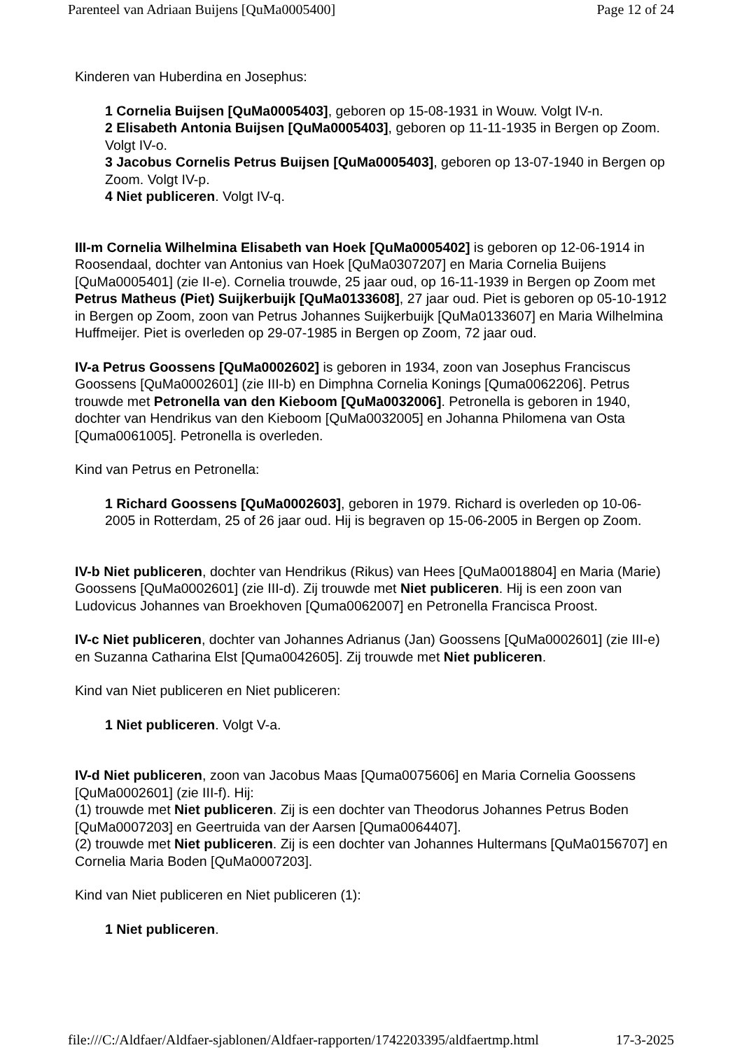Parenteel van Adriaan Buijens [QuMa0005400] Page 12 of 24
Kinderen van Huberdina en Josephus:
1 Cornelia Buijsen [QuMa0005403], geboren op 15-08-1931 in Wouw. Volgt IV-n.
2 Elisabeth Antonia Buijsen [QuMa0005403], geboren op 11-11-1935 in Bergen op Zoom. Volgt IV-o.
3 Jacobus Cornelis Petrus Buijsen [QuMa0005403], geboren op 13-07-1940 in Bergen op Zoom. Volgt IV-p.
4 Niet publiceren. Volgt IV-q.
III-m Cornelia Wilhelmina Elisabeth van Hoek [QuMa0005402] is geboren op 12-06-1914 in Roosendaal, dochter van Antonius van Hoek [QuMa0307207] en Maria Cornelia Buijens [QuMa0005401] (zie II-e). Cornelia trouwde, 25 jaar oud, op 16-11-1939 in Bergen op Zoom met Petrus Matheus (Piet) Suijkerbuijk [QuMa0133608], 27 jaar oud. Piet is geboren op 05-10-1912 in Bergen op Zoom, zoon van Petrus Johannes Suijkerbuijk [QuMa0133607] en Maria Wilhelmina Huffmeijer. Piet is overleden op 29-07-1985 in Bergen op Zoom, 72 jaar oud.
IV-a Petrus Goossens [QuMa0002602] is geboren in 1934, zoon van Josephus Franciscus Goossens [QuMa0002601] (zie III-b) en Dimphna Cornelia Konings [Quma0062206]. Petrus trouwde met Petronella van den Kieboom [QuMa0032006]. Petronella is geboren in 1940, dochter van Hendrikus van den Kieboom [QuMa0032005] en Johanna Philomena van Osta [Quma0061005]. Petronella is overleden.
Kind van Petrus en Petronella:
1 Richard Goossens [QuMa0002603], geboren in 1979. Richard is overleden op 10-06-2005 in Rotterdam, 25 of 26 jaar oud. Hij is begraven op 15-06-2005 in Bergen op Zoom.
IV-b Niet publiceren, dochter van Hendrikus (Rikus) van Hees [QuMa0018804] en Maria (Marie) Goossens [QuMa0002601] (zie III-d). Zij trouwde met Niet publiceren. Hij is een zoon van Ludovicus Johannes van Broekhoven [Quma0062007] en Petronella Francisca Proost.
IV-c Niet publiceren, dochter van Johannes Adrianus (Jan) Goossens [QuMa0002601] (zie III-e) en Suzanna Catharina Elst [Quma0042605]. Zij trouwde met Niet publiceren.
Kind van Niet publiceren en Niet publiceren:
1 Niet publiceren. Volgt V-a.
IV-d Niet publiceren, zoon van Jacobus Maas [Quma0075606] en Maria Cornelia Goossens [QuMa0002601] (zie III-f). Hij:
(1) trouwde met Niet publiceren. Zij is een dochter van Theodorus Johannes Petrus Boden [QuMa0007203] en Geertruida van der Aarsen [Quma0064407].
(2) trouwde met Niet publiceren. Zij is een dochter van Johannes Hultermans [QuMa0156707] en Cornelia Maria Boden [QuMa0007203].
Kind van Niet publiceren en Niet publiceren (1):
1 Niet publiceren.
file:///C:/Aldfaer/Aldfaer-sjablonen/Aldfaer-rapporten/1742203395/aldfaertmp.html 17-3-2025